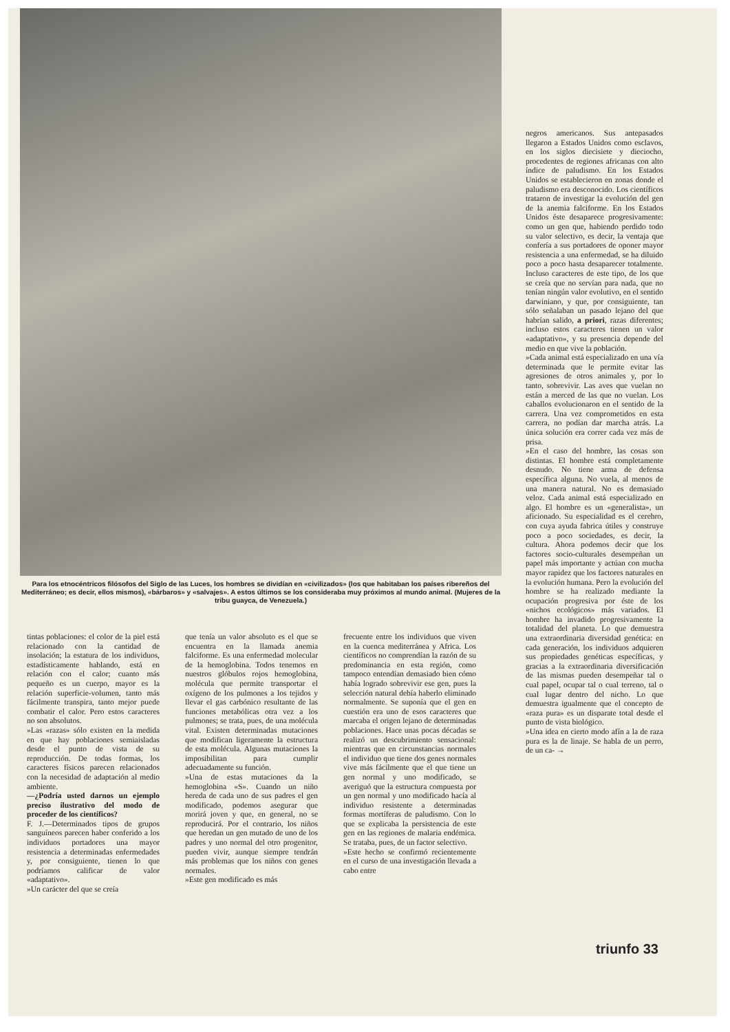Para los etnocéntricos filósofos del Siglo de las Luces, los hombres se dividían en «civilizados» (los que habitaban los países ribereños del Mediterráneo; es decir, ellos mismos), «bárbaros» y «salvajes». A estos últimos se los consideraba muy próximos al mundo animal. (Mujeres de la tribu guayca, de Venezuela.)
tintas poblaciones: el color de la piel está relacionado con la cantidad de insolación; la estatura de los individuos, estadísticamente hablando, está en relación con el calor; cuanto más pequeño es un cuerpo, mayor es la relación superficie-volumen, tanto más fácilmente transpira, tanto mejor puede combatir el calor. Pero estos caracteres no son absolutos.
»Las «razas» sólo existen en la medida en que hay poblaciones semiaisladas desde el punto de vista de su reproducción. De todas formas, los caracteres físicos parecen relacionados con la necesidad de adaptación al medio ambiente.
—¿Podría usted darnos un ejemplo preciso ilustrativo del modo de proceder de los científicos?
F. J.—Determinados tipos de grupos sanguíneos parecen haber conferido a los individuos portadores una mayor resistencia a determinadas enfermedades y, por consiguiente, tienen lo que podríamos calificar de valor «adaptativo».
»Un carácter del que se creía
que tenía un valor absoluto es el que se encuentra en la llamada anemia falciforme. Es una enfermedad molecular de la hemoglobina. Todos tenemos en nuestros glóbulos rojos hemoglobina, molécula que permite transportar el oxígeno de los pulmones a los tejidos y llevar el gas carbónico resultante de las funciones metabólicas otra vez a los pulmones; se trata, pues, de una molécula vital. Existen determinadas mutaciones que modifican ligeramente la estructura de esta molécula. Algunas mutaciones la imposibilitan para cumplir adecuadamente su función.
»Una de estas mutaciones da la hemoglobina «S». Cuando un niño hereda de cada uno de sus padres el gen modificado, podemos asegurar que morirá joven y que, en general, no se reproducirá. Por el contrario, los niños que heredan un gen mutado de uno de los padres y uno normal del otro progenitor, pueden vivir, aunque siempre tendrán más problemas que los niños con genes normales.
»Este gen modificado es más
frecuente entre los individuos que viven en la cuenca mediterránea y Africa. Los científicos no comprendían la razón de su predominancia en esta región, como tampoco entendían demasiado bien cómo había logrado sobrevivir ese gen, pues la selección natural debía haberlo eliminado normalmente. Se suponía que el gen en cuestión era uno de esos caracteres que marcaba el origen lejano de determinadas poblaciones. Hace unas pocas décadas se realizó un descubrimiento sensacional: mientras que en circunstancias normales el individuo que tiene dos genes normales vive más fácilmente que el que tiene un gen normal y uno modificado, se averiguó que la estructura compuesta por un gen normal y uno modificado hacía al individuo resistente a determinadas formas mortíferas de paludismo. Con lo que se explicaba la persistencia de este gen en las regiones de malaria endémica. Se trataba, pues, de un factor selectivo.
»Este hecho se confirmó recientemente en el curso de una investigación llevada a cabo entre
negros americanos. Sus antepasados llegaron a Estados Unidos como esclavos, en los siglos diecisiete y dieciocho, procedentes de regiones africanas con alto índice de paludismo. En los Estados Unidos se establecieron en zonas donde el paludismo era desconocido. Los científicos trataron de investigar la evolución del gen de la anemia falciforme. En los Estados Unidos éste desaparece progresivamente: como un gen que, habiendo perdido todo su valor selectivo, es decir, la ventaja que confería a sus portadores de oponer mayor resistencia a una enfermedad, se ha diluido poco a poco hasta desaparecer totalmente. Incluso caracteres de este tipo, de los que se creía que no servían para nada, que no tenían ningún valor evolutivo, en el sentido darwiniano, y que, por consiguiente, tan sólo señalaban un pasado lejano del que habrían salido, a priori, razas diferentes; incluso estos caracteres tienen un valor «adaptativo», y su presencia depende del medio en que vive la población.
»Cada animal está especializado en una vía determinada que le permite evitar las agresiones de otros animales y, por lo tanto, sobrevivir. Las aves que vuelan no están a merced de las que no vuelan. Los caballos evolucionaron en el sentido de la carrera. Una vez comprometidos en esta carrera, no podían dar marcha atrás. La única solución era correr cada vez más de prisa.
»En el caso del hombre, las cosas son distintas. El hombre está completamente desnudo. No tiene arma de defensa específica alguna. No vuela, al menos de una manera natural. No es demasiado veloz. Cada animal está especializado en algo. El hombre es un «generalista», un aficionado. Su especialidad es el cerebro, con cuya ayuda fabrica útiles y construye poco a poco sociedades, es decir, la cultura. Ahora podemos decir que los factores socio-culturales desempeñan un papel más importante y actúan con mucha mayor rapidez que los factores naturales en la evolución humana. Pero la evolución del hombre se ha realizado mediante la ocupación progresiva por éste de los «nichos ecológicos» más variados. El hombre ha invadido progresivamente la totalidad del planeta. Lo que demuestra una extraordinaria diversidad genética: en cada generación, los individuos adquieren sus propiedades genéticas específicas, y gracias a la extraordinaria diversificación de las mismas pueden desempeñar tal o cual papel, ocupar tal o cual terreno, tal o cual lugar dentro del nicho. Lo que demuestra igualmente que el concepto de «raza pura» es un disparate total desde el punto de vista biológico.
»Una idea en cierto modo afín a la de raza pura es la de linaje. Se habla de un perro, de un ca- →
triunfo 33